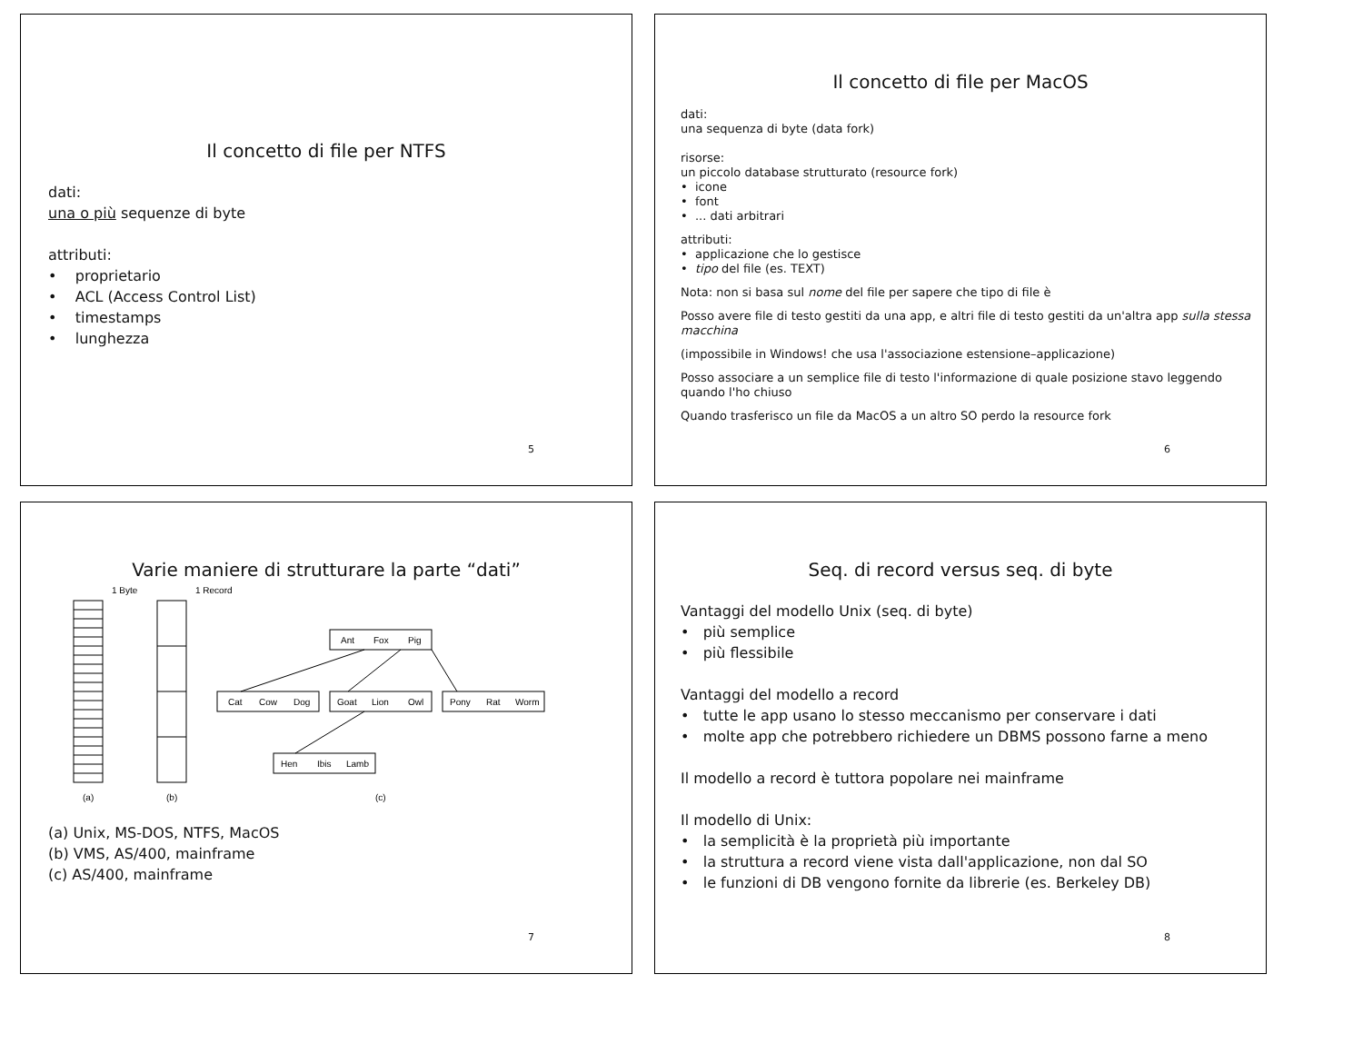Il concetto di file per NTFS
dati:
una o più sequenze di byte
attributi:
• proprietario
• ACL (Access Control List)
• timestamps
• lunghezza
5
Il concetto di file per MacOS
dati:
una sequenza di byte (data fork)
risorse:
un piccolo database strutturato (resource fork)
• icone
• font
• ... dati arbitrari
attributi:
• applicazione che lo gestisce
• tipo del file (es. TEXT)
Nota: non si basa sul nome del file per sapere che tipo di file è
Posso avere file di testo gestiti da una app, e altri file di testo gestiti da un'altra app sulla stessa macchina
(impossibile in Windows! che usa l'associazione estensione–applicazione)
Posso associare a un semplice file di testo l'informazione di quale posizione stavo leggendo quando l'ho chiuso
Quando trasferisco un file da MacOS a un altro SO perdo la resource fork
6
Varie maniere di strutturare la parte “dati”
1 Byte
1 Record
Ant
Fox
Pig
Cat
Cow
Dog
Goat
Lion
Owl
Pony
Rat
Worm
Hen
Ibis
Lamb
(a)
(b)
(c)
(a) Unix, MS-DOS, NTFS, MacOS
(b) VMS, AS/400, mainframe
(c) AS/400, mainframe
7
Seq. di record versus seq. di byte
Vantaggi del modello Unix (seq. di byte)
• più semplice
• più flessibile
Vantaggi del modello a record
• tutte le app usano lo stesso meccanismo per conservare i dati
• molte app che potrebbero richiedere un DBMS possono farne a meno
Il modello a record è tuttora popolare nei mainframe
Il modello di Unix:
• la semplicità è la proprietà più importante
• la struttura a record viene vista dall'applicazione, non dal SO
• le funzioni di DB vengono fornite da librerie (es. Berkeley DB)
8